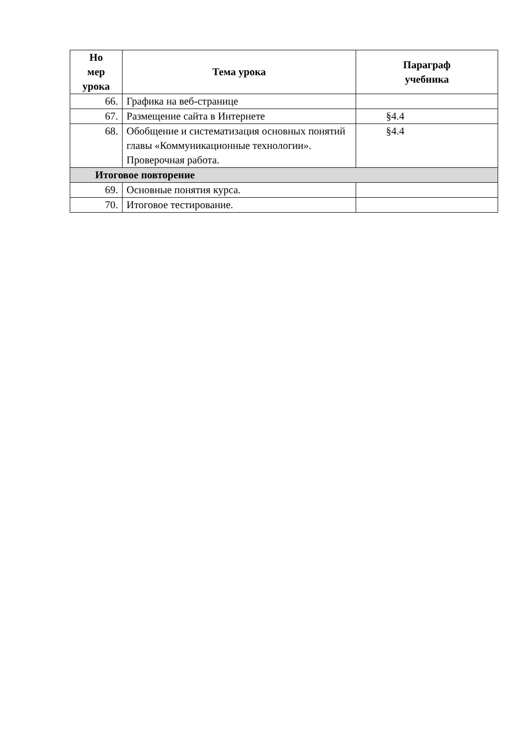| Но мер урока | Тема урока | Параграф учебника |
| --- | --- | --- |
| 66. | Графика на веб-странице | |
| 67. | Размещение сайта в Интернете | §4.4 |
| 68. | Обобщение и систематизация основных понятий главы «Коммуникационные технологии». Проверочная работа. | §4.4 |
| Итоговое повторение | | |
| 69. | Основные понятия курса. | |
| 70. | Итоговое тестирование. | |